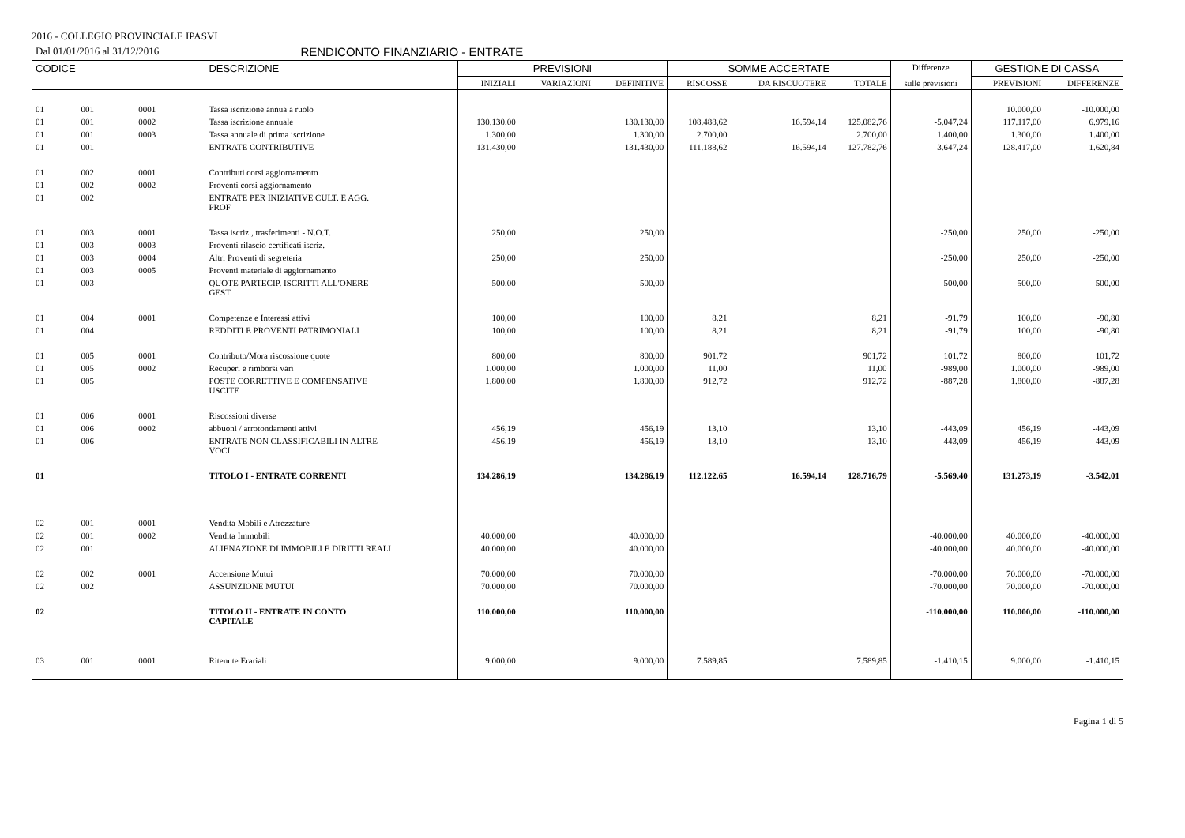2016 - COLLEGIO PROVINCIALE IPASVI
| Dal 01/01/2016 al 31/12/2016 | | | RENDICONTO FINANZIARIO - ENTRATE | | | | | | | | | |
| CODICE | | | DESCRIZIONE | PREVISIONI | | | SOMME ACCERTATE | | | Differenze | GESTIONE DI CASSA | |
| | | | | INIZIALI | VARIAZIONI | DEFINITIVE | RISCOSSE | DA RISCUOTERE | TOTALE | sulle previsioni | PREVISIONI | DIFFERENZE |
| 01 | 001 | 0001 | Tassa iscrizione annua a ruolo | | | | | | | | 10.000,00 | -10.000,00 |
| 01 | 001 | 0002 | Tassa iscrizione annuale | 130.130,00 | | 130.130,00 | 108.488,62 | 16.594,14 | 125.082,76 | -5.047,24 | 117.117,00 | 6.979,16 |
| 01 | 001 | 0003 | Tassa annuale di prima iscrizione | 1.300,00 | | 1.300,00 | 2.700,00 | | 2.700,00 | 1.400,00 | 1.300,00 | 1.400,00 |
| 01 | 001 | | ENTRATE CONTRIBUTIVE | 131.430,00 | | 131.430,00 | 111.188,62 | 16.594,14 | 127.782,76 | -3.647,24 | 128.417,00 | -1.620,84 |
| 01 | 002 | 0001 | Contributi corsi aggiornamento | | | | | | | | | |
| 01 | 002 | 0002 | Proventi corsi aggiornamento | | | | | | | | | |
| 01 | 002 | | ENTRATE PER INIZIATIVE CULT. E AGG. PROF | | | | | | | | | |
| 01 | 003 | 0001 | Tassa iscriz., trasferimenti - N.O.T. | 250,00 | | 250,00 | | | | -250,00 | 250,00 | -250,00 |
| 01 | 003 | 0003 | Proventi rilascio certificati iscriz. | | | | | | | | | |
| 01 | 003 | 0004 | Altri Proventi di segreteria | 250,00 | | 250,00 | | | | -250,00 | 250,00 | -250,00 |
| 01 | 003 | 0005 | Proventi materiale di aggiornamento | | | | | | | | | |
| 01 | 003 | | QUOTE PARTECIP. ISCRITTI ALL'ONERE GEST. | 500,00 | | 500,00 | | | | -500,00 | 500,00 | -500,00 |
| 01 | 004 | 0001 | Competenze e Interessi attivi | 100,00 | | 100,00 | 8,21 | | 8,21 | -91,79 | 100,00 | -90,80 |
| 01 | 004 | | REDDITI E PROVENTI PATRIMONIALI | 100,00 | | 100,00 | 8,21 | | 8,21 | -91,79 | 100,00 | -90,80 |
| 01 | 005 | 0001 | Contributo/Mora riscossione quote | 800,00 | | 800,00 | 901,72 | | 901,72 | 101,72 | 800,00 | 101,72 |
| 01 | 005 | 0002 | Recuperi e rimborsi vari | 1.000,00 | | 1.000,00 | 11,00 | | 11,00 | -989,00 | 1.000,00 | -989,00 |
| 01 | 005 | | POSTE CORRETTIVE E COMPENSATIVE USCITE | 1.800,00 | | 1.800,00 | 912,72 | | 912,72 | -887,28 | 1.800,00 | -887,28 |
| 01 | 006 | 0001 | Riscossioni diverse | | | | | | | | | |
| 01 | 006 | 0002 | abbuoni / arrotondamenti attivi | 456,19 | | 456,19 | 13,10 | | 13,10 | -443,09 | 456,19 | -443,09 |
| 01 | 006 | | ENTRATE NON CLASSIFICABILI IN ALTRE VOCI | 456,19 | | 456,19 | 13,10 | | 13,10 | -443,09 | 456,19 | -443,09 |
| 01 | | | TITOLO I - ENTRATE CORRENTI | 134.286,19 | | 134.286,19 | 112.122,65 | 16.594,14 | 128.716,79 | -5.569,40 | 131.273,19 | -3.542,01 |
| 02 | 001 | 0001 | Vendita Mobili e Atrezzature | | | | | | | | | |
| 02 | 001 | 0002 | Vendita Immobili | 40.000,00 | | 40.000,00 | | | | -40.000,00 | 40.000,00 | -40.000,00 |
| 02 | 001 | | ALIENAZIONE DI IMMOBILI E DIRITTI REALI | 40.000,00 | | 40.000,00 | | | | -40.000,00 | 40.000,00 | -40.000,00 |
| 02 | 002 | 0001 | Accensione Mutui | 70.000,00 | | 70.000,00 | | | | -70.000,00 | 70.000,00 | -70.000,00 |
| 02 | 002 | | ASSUNZIONE MUTUI | 70.000,00 | | 70.000,00 | | | | -70.000,00 | 70.000,00 | -70.000,00 |
| 02 | | | TITOLO II - ENTRATE IN CONTO CAPITALE | 110.000,00 | | 110.000,00 | | | | -110.000,00 | 110.000,00 | -110.000,00 |
| 03 | 001 | 0001 | Ritenute Erariali | 9.000,00 | | 9.000,00 | 7.589,85 | | 7.589,85 | -1.410,15 | 9.000,00 | -1.410,15 |
Pagina 1 di 5